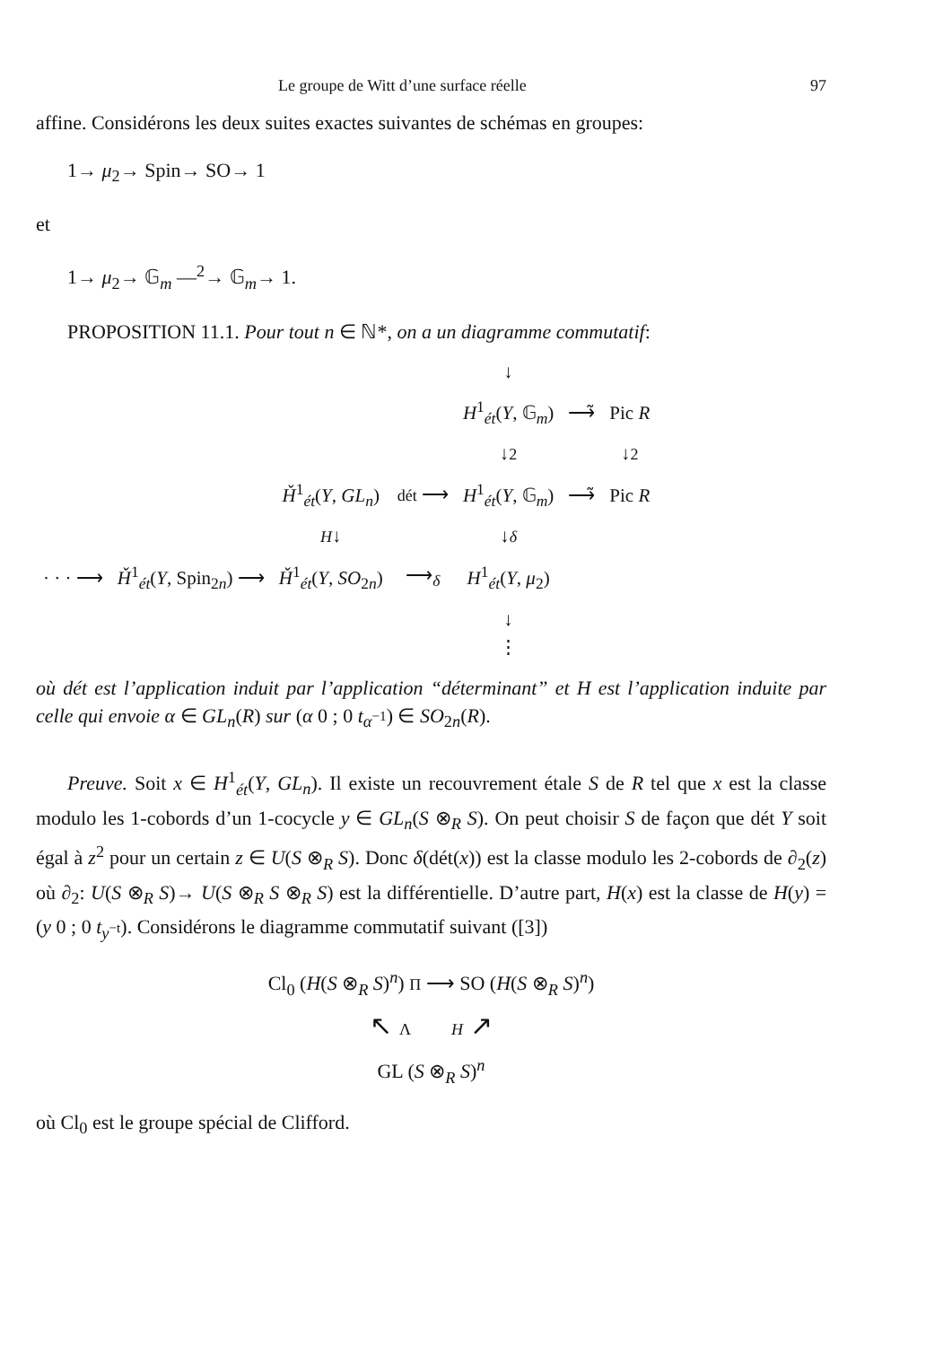Le groupe de Witt d’une surface réelle 97
affine. Considérons les deux suites exactes suivantes de schémas en groupes:
1→ μ<sub>2</sub>→ Spin→ SO→ 1
et
1→ μ<sub>2</sub>→ 𝔾<sub>m</sub> —<sup>2</sup>→ 𝔾<sub>m</sub>→ 1.
PROPOSITION 11.1. Pour tout n ∈ ℕ*, on a un diagramme commutatif:
| | | | | ↓ | | |
| | | | | H<sup>1</sup><sub>ét</sub>( Y , 𝔾<sub>m</sub>) | ⟶̃ | Pic R |
| | | | | ↓ 2 | | ↓ 2 |
| | | Ȟ<sup>1</sup><sub>ét</sub>( Y , GL<sub>n</sub> ) | dét ⟶ | H<sup>1</sup><sub>ét</sub>( Y , 𝔾<sub>m</sub>) | ⟶̃ | Pic R |
| | | H ↓ | | ↓ δ | | |
| · · · ⟶ | Ȟ<sup>1</sup><sub>ét</sub>( Y , Spin<sub>2n</sub>) ⟶ | Ȟ<sup>1</sup><sub>ét</sub>( Y , SO<sub>2n</sub>) | ⟶<sub>δ</sub> | H<sup>1</sup><sub>ét</sub>( Y , μ<sub>2</sub>) | | |
| | | | | ↓ ⋮ | | |
où dét est l’application induit par l’application “déterminant” et H est l’application induite par celle qui envoie α ∈ GL<sub>n</sub>(R) sur (α 0 ; 0 t<sub>α<sup>−1</sup></sub>) ∈ SO<sub>2n</sub>(R).
Preuve. Soit x ∈ H<sup>1</sup><sub>ét</sub>(Y, GL<sub>n</sub>). Il existe un recouvrement étale S de R tel que x est la classe modulo les 1-cobords d’un 1-cocycle y ∈ GL<sub>n</sub>(S ⊗<sub>R</sub> S). On peut choisir S de façon que dét Y soit égal à z<sup>2</sup> pour un certain z ∈ U(S ⊗<sub>R</sub> S). Donc δ(dét(x)) est la classe modulo les 2-cobords de ∂<sub>2</sub>(z) où ∂<sub>2</sub>: U(S ⊗<sub>R</sub> S)→ U(S ⊗<sub>R</sub> S ⊗<sub>R</sub> S) est la différentielle. D’autre part, H(x) est la classe de H(y) = (y 0 ; 0 t<sub>y<sup>−t</sup></sub>). Considérons le diagramme commutatif suivant ([3])
Cl<sub>0</sub> (H(S ⊗<sub>R</sub> S)<sup>n</sup>) Π ⟶ SO (H(S ⊗<sub>R</sub> S)<sup>n</sup>)
↖ Λ H ↗
GL (S ⊗<sub>R</sub> S)<sup>n</sup>
où Cl<sub>0</sub> est le groupe spécial de Clifford.